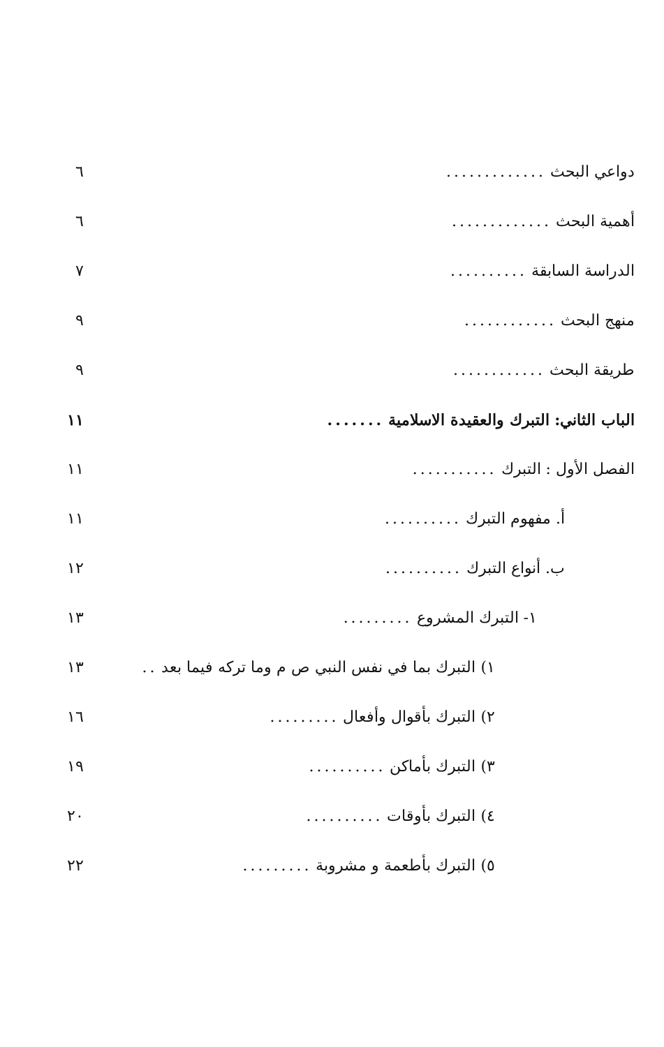دواعي البحث............. ٦
أهمية البحث............. ٦
الدراسة السابقة.......... ٧
منهج البحث............ ٩
طريقة البحث............ ٩
الباب الثاني: التبرك والعقيدة الاسلامية....... ١١
الفصل الأول : التبرك........... ١١
أ. مفهوم التبرك.......... ١١
ب. أنواع التبرك.......... ١٢
١- التبرك المشروع......... ١٣
١) التبرك بما في نفس النبي ص م وما تركه فيما بعد.. ١٣
٢) التبرك بأقوال وأفعال......... ١٦
٣) التبرك بأماكن.......... ١٩
٤) التبرك بأوقات.......... ٢٠
٥) التبرك بأطعمة و مشروبة......... ٢٢